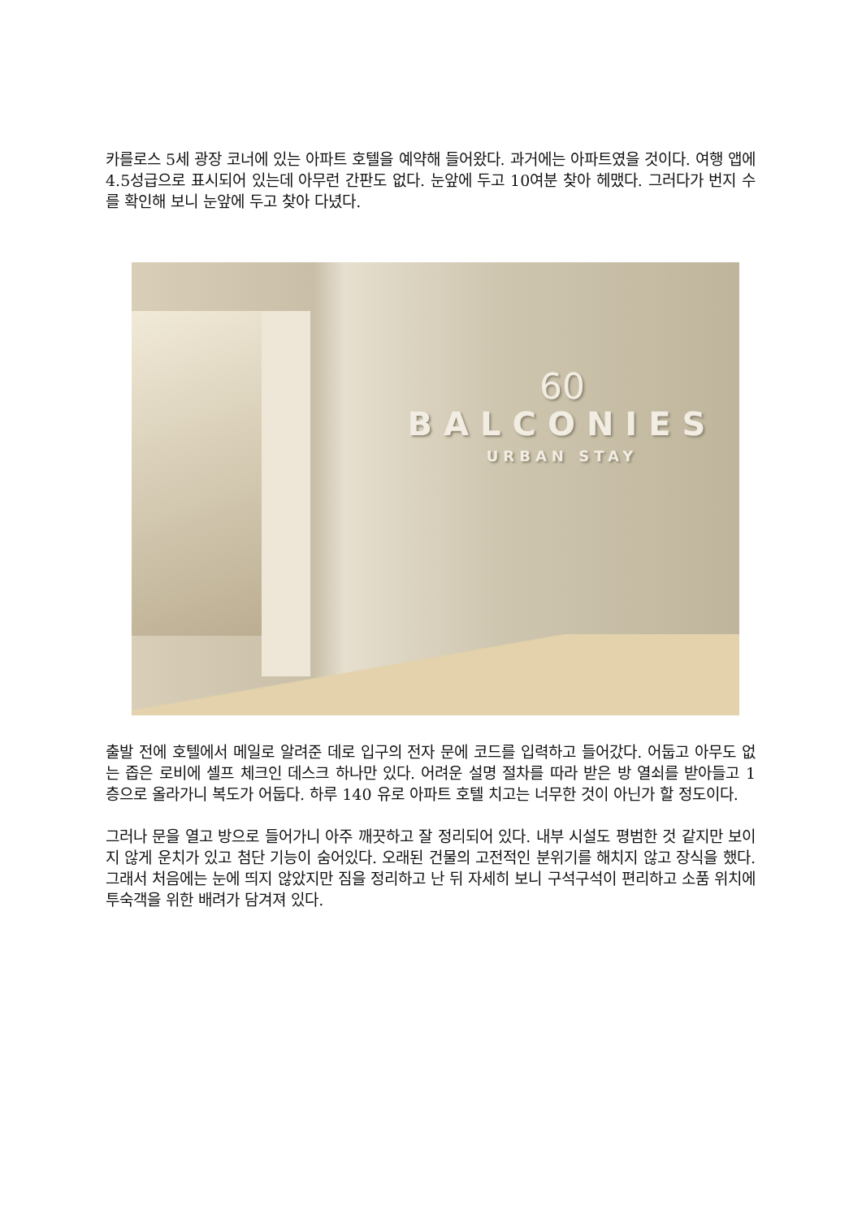카를로스 5세 광장 코너에 있는 아파트 호텔을 예약해 들어왔다. 과거에는 아파트였을 것이다. 여행 앱에 4.5성급으로 표시되어 있는데 아무런 간판도 없다. 눈앞에 두고 10여분 찾아 헤맸다. 그러다가 번지 수를 확인해 보니 눈앞에 두고 찾아 다녔다.
60
BALCONIES
URBAN STAY
출발 전에 호텔에서 메일로 알려준 데로 입구의 전자 문에 코드를 입력하고 들어갔다. 어둡고 아무도 없는 좁은 로비에 셀프 체크인 데스크 하나만 있다. 어려운 설명 절차를 따라 받은 방 열쇠를 받아들고 1 층으로 올라가니 복도가 어둡다. 하루 140 유로 아파트 호텔 치고는 너무한 것이 아닌가 할 정도이다.
그러나 문을 열고 방으로 들어가니 아주 깨끗하고 잘 정리되어 있다. 내부 시설도 평범한 것 같지만 보이지 않게 운치가 있고 첨단 기능이 숨어있다. 오래된 건물의 고전적인 분위기를 해치지 않고 장식을 했다. 그래서 처음에는 눈에 띄지 않았지만 짐을 정리하고 난 뒤 자세히 보니 구석구석이 편리하고 소품 위치에 투숙객을 위한 배려가 담겨져 있다.